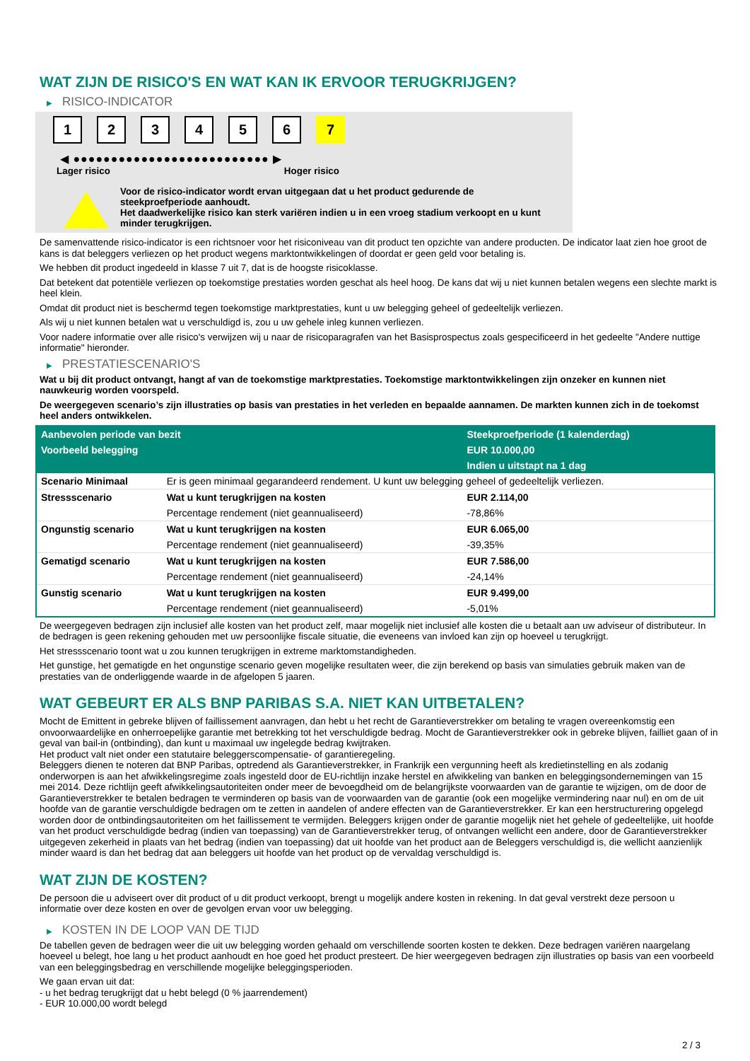WAT ZIJN DE RISICO'S EN WAT KAN IK ERVOOR TERUGKRIJGEN?
▶ RISICO-INDICATOR
1 2 3 4 5 6 7
◀ ●●●●●●●●●●●●●●●●●●●●●●●●●● ▶
Lager risico Hoger risico
Voor de risico-indicator wordt ervan uitgegaan dat u het product gedurende de steekproefperiode aanhoudt.
Het daadwerkelijke risico kan sterk variëren indien u in een vroeg stadium verkoopt en u kunt minder terugkrijgen.
De samenvattende risico-indicator is een richtsnoer voor het risiconiveau van dit product ten opzichte van andere producten. De indicator laat zien hoe groot de kans is dat beleggers verliezen op het product wegens marktontwikkelingen of doordat er geen geld voor betaling is.
We hebben dit product ingedeeld in klasse 7 uit 7, dat is de hoogste risicoklasse.
Dat betekent dat potentiële verliezen op toekomstige prestaties worden geschat als heel hoog. De kans dat wij u niet kunnen betalen wegens een slechte markt is heel klein.
Omdat dit product niet is beschermd tegen toekomstige marktprestaties, kunt u uw belegging geheel of gedeeltelijk verliezen.
Als wij u niet kunnen betalen wat u verschuldigd is, zou u uw gehele inleg kunnen verliezen.
Voor nadere informatie over alle risico's verwijzen wij u naar de risicoparagrafen van het Basisprospectus zoals gespecificeerd in het gedeelte "Andere nuttige informatie" hieronder.
▶ PRESTATIESCENARIO'S
Wat u bij dit product ontvangt, hangt af van de toekomstige marktprestaties. Toekomstige marktontwikkelingen zijn onzeker en kunnen niet nauwkeurig worden voorspeld.
De weergegeven scenario’s zijn illustraties op basis van prestaties in het verleden en bepaalde aannamen. De markten kunnen zich in de toekomst heel anders ontwikkelen.
| Aanbevolen periode van bezit | | Steekproefperiode (1 kalenderdag) |
| --- | --- | --- |
| Voorbeeld belegging | | EUR 10.000,00 |
| | | Indien u uitstapt na 1 dag |
| Scenario Minimaal | Er is geen minimaal gegarandeerd rendement. U kunt uw belegging geheel of gedeeltelijk verliezen. | |
| Stressscenario | Wat u kunt terugkrijgen na kosten | EUR 2.114,00 |
| | Percentage rendement (niet geannualiseerd) | -78,86% |
| Ongunstig scenario | Wat u kunt terugkrijgen na kosten | EUR 6.065,00 |
| | Percentage rendement (niet geannualiseerd) | -39,35% |
| Gematigd scenario | Wat u kunt terugkrijgen na kosten | EUR 7.586,00 |
| | Percentage rendement (niet geannualiseerd) | -24,14% |
| Gunstig scenario | Wat u kunt terugkrijgen na kosten | EUR 9.499,00 |
| | Percentage rendement (niet geannualiseerd) | -5,01% |
De weergegeven bedragen zijn inclusief alle kosten van het product zelf, maar mogelijk niet inclusief alle kosten die u betaalt aan uw adviseur of distributeur. In de bedragen is geen rekening gehouden met uw persoonlijke fiscale situatie, die eveneens van invloed kan zijn op hoeveel u terugkrijgt.
Het stressscenario toont wat u zou kunnen terugkrijgen in extreme marktomstandigheden.
Het gunstige, het gematigde en het ongunstige scenario geven mogelijke resultaten weer, die zijn berekend op basis van simulaties gebruik maken van de prestaties van de onderliggende waarde in de afgelopen 5 jaaren.
WAT GEBEURT ER ALS BNP PARIBAS S.A. NIET KAN UITBETALEN?
Mocht de Emittent in gebreke blijven of faillissement aanvragen, dan hebt u het recht de Garantieverstrekker om betaling te vragen overeenkomstig een onvoorwaardelijke en onherroepelijke garantie met betrekking tot het verschuldigde bedrag. Mocht de Garantieverstrekker ook in gebreke blijven, failliet gaan of in geval van bail-in (ontbinding), dan kunt u maximaal uw ingelegde bedrag kwijtraken.
Het product valt niet onder een statutaire beleggerscompensatie- of garantieregeling.
Beleggers dienen te noteren dat BNP Paribas, optredend als Garantieverstrekker, in Frankrijk een vergunning heeft als kredietinstelling en als zodanig onderworpen is aan het afwikkelingsregime zoals ingesteld door de EU-richtlijn inzake herstel en afwikkeling van banken en beleggingsondernemingen van 15 mei 2014. Deze richtlijn geeft afwikkelingsautoriteiten onder meer de bevoegdheid om de belangrijkste voorwaarden van de garantie te wijzigen, om de door de Garantieverstrekker te betalen bedragen te verminderen op basis van de voorwaarden van de garantie (ook een mogelijke vermindering naar nul) en om de uit hoofde van de garantie verschuldigde bedragen om te zetten in aandelen of andere effecten van de Garantieverstrekker. Er kan een herstructurering opgelegd worden door de ontbindingsautoriteiten om het faillissement te vermijden. Beleggers krijgen onder de garantie mogelijk niet het gehele of gedeeltelijke, uit hoofde van het product verschuldigde bedrag (indien van toepassing) van de Garantieverstrekker terug, of ontvangen wellicht een andere, door de Garantieverstrekker uitgegeven zekerheid in plaats van het bedrag (indien van toepassing) dat uit hoofde van het product aan de Beleggers verschuldigd is, die wellicht aanzienlijk minder waard is dan het bedrag dat aan beleggers uit hoofde van het product op de vervaldag verschuldigd is.
WAT ZIJN DE KOSTEN?
De persoon die u adviseert over dit product of u dit product verkoopt, brengt u mogelijk andere kosten in rekening. In dat geval verstrekt deze persoon u informatie over deze kosten en over de gevolgen ervan voor uw belegging.
▶ KOSTEN IN DE LOOP VAN DE TIJD
De tabellen geven de bedragen weer die uit uw belegging worden gehaald om verschillende soorten kosten te dekken. Deze bedragen variëren naargelang hoeveel u belegt, hoe lang u het product aanhoudt en hoe goed het product presteert. De hier weergegeven bedragen zijn illustraties op basis van een voorbeeld van een beleggingsbedrag en verschillende mogelijke beleggingsperioden.
We gaan ervan uit dat:
- u het bedrag terugkrijgt dat u hebt belegd (0 % jaarrendement)
- EUR 10.000,00 wordt belegd
2 / 3